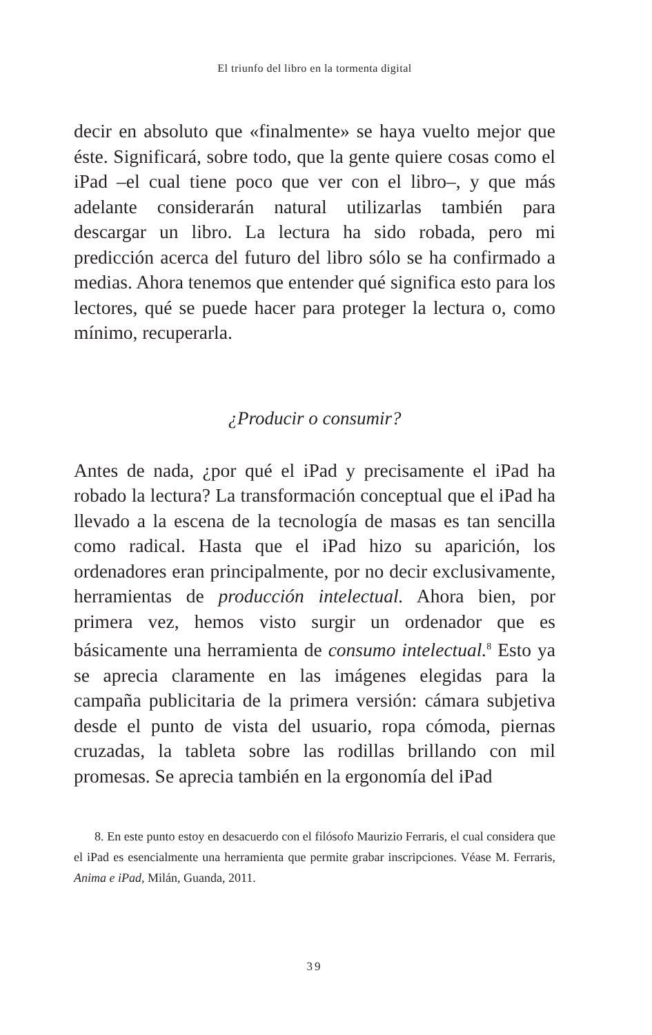El triunfo del libro en la tormenta digital
decir en absoluto que «finalmente» se haya vuelto mejor que éste. Significará, sobre todo, que la gente quiere cosas como el iPad –el cual tiene poco que ver con el libro–, y que más adelante considerarán natural utilizarlas también para descargar un libro. La lectura ha sido robada, pero mi predicción acerca del futuro del libro sólo se ha confirmado a medias. Ahora tenemos que entender qué significa esto para los lectores, qué se puede hacer para proteger la lectura o, como mínimo, recuperarla.
¿Producir o consumir?
Antes de nada, ¿por qué el iPad y precisamente el iPad ha robado la lectura? La transformación conceptual que el iPad ha llevado a la escena de la tecnología de masas es tan sencilla como radical. Hasta que el iPad hizo su aparición, los ordenadores eran principalmente, por no decir exclusivamente, herramientas de producción intelectual. Ahora bien, por primera vez, hemos visto surgir un ordenador que es básicamente una herramienta de consumo intelectual.<sup>8</sup> Esto ya se aprecia claramente en las imágenes elegidas para la campaña publicitaria de la primera versión: cámara subjetiva desde el punto de vista del usuario, ropa cómoda, piernas cruzadas, la tableta sobre las rodillas brillando con mil promesas. Se aprecia también en la ergonomía del iPad
8. En este punto estoy en desacuerdo con el filósofo Maurizio Ferraris, el cual considera que el iPad es esencialmente una herramienta que permite grabar inscripciones. Véase M. Ferraris, Anima e iPad, Milán, Guanda, 2011.
39